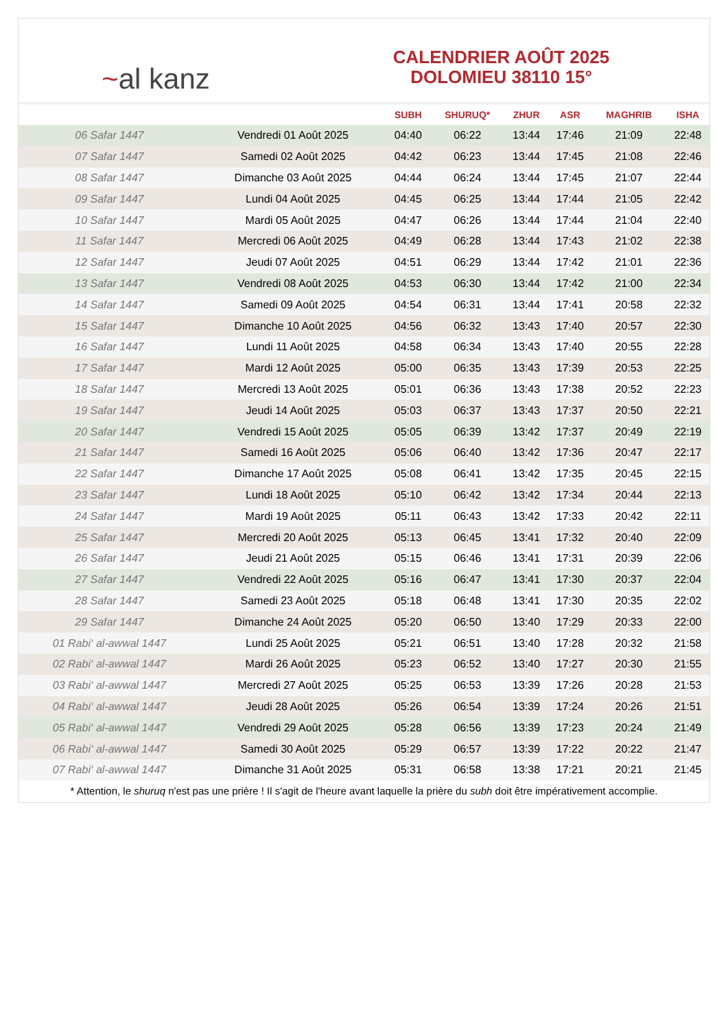~ al kanz
CALENDRIER AOÛT 2025
DOLOMIEU 38110 15°
| | | SUBH | SHURUQ* | ZHUR | ASR | MAGHRIB | ISHA |
| --- | --- | --- | --- | --- | --- | --- | --- |
| 06 Safar 1447 | Vendredi 01 Août 2025 | 04:40 | 06:22 | 13:44 | 17:46 | 21:09 | 22:48 |
| 07 Safar 1447 | Samedi 02 Août 2025 | 04:42 | 06:23 | 13:44 | 17:45 | 21:08 | 22:46 |
| 08 Safar 1447 | Dimanche 03 Août 2025 | 04:44 | 06:24 | 13:44 | 17:45 | 21:07 | 22:44 |
| 09 Safar 1447 | Lundi 04 Août 2025 | 04:45 | 06:25 | 13:44 | 17:44 | 21:05 | 22:42 |
| 10 Safar 1447 | Mardi 05 Août 2025 | 04:47 | 06:26 | 13:44 | 17:44 | 21:04 | 22:40 |
| 11 Safar 1447 | Mercredi 06 Août 2025 | 04:49 | 06:28 | 13:44 | 17:43 | 21:02 | 22:38 |
| 12 Safar 1447 | Jeudi 07 Août 2025 | 04:51 | 06:29 | 13:44 | 17:42 | 21:01 | 22:36 |
| 13 Safar 1447 | Vendredi 08 Août 2025 | 04:53 | 06:30 | 13:44 | 17:42 | 21:00 | 22:34 |
| 14 Safar 1447 | Samedi 09 Août 2025 | 04:54 | 06:31 | 13:44 | 17:41 | 20:58 | 22:32 |
| 15 Safar 1447 | Dimanche 10 Août 2025 | 04:56 | 06:32 | 13:43 | 17:40 | 20:57 | 22:30 |
| 16 Safar 1447 | Lundi 11 Août 2025 | 04:58 | 06:34 | 13:43 | 17:40 | 20:55 | 22:28 |
| 17 Safar 1447 | Mardi 12 Août 2025 | 05:00 | 06:35 | 13:43 | 17:39 | 20:53 | 22:25 |
| 18 Safar 1447 | Mercredi 13 Août 2025 | 05:01 | 06:36 | 13:43 | 17:38 | 20:52 | 22:23 |
| 19 Safar 1447 | Jeudi 14 Août 2025 | 05:03 | 06:37 | 13:43 | 17:37 | 20:50 | 22:21 |
| 20 Safar 1447 | Vendredi 15 Août 2025 | 05:05 | 06:39 | 13:42 | 17:37 | 20:49 | 22:19 |
| 21 Safar 1447 | Samedi 16 Août 2025 | 05:06 | 06:40 | 13:42 | 17:36 | 20:47 | 22:17 |
| 22 Safar 1447 | Dimanche 17 Août 2025 | 05:08 | 06:41 | 13:42 | 17:35 | 20:45 | 22:15 |
| 23 Safar 1447 | Lundi 18 Août 2025 | 05:10 | 06:42 | 13:42 | 17:34 | 20:44 | 22:13 |
| 24 Safar 1447 | Mardi 19 Août 2025 | 05:11 | 06:43 | 13:42 | 17:33 | 20:42 | 22:11 |
| 25 Safar 1447 | Mercredi 20 Août 2025 | 05:13 | 06:45 | 13:41 | 17:32 | 20:40 | 22:09 |
| 26 Safar 1447 | Jeudi 21 Août 2025 | 05:15 | 06:46 | 13:41 | 17:31 | 20:39 | 22:06 |
| 27 Safar 1447 | Vendredi 22 Août 2025 | 05:16 | 06:47 | 13:41 | 17:30 | 20:37 | 22:04 |
| 28 Safar 1447 | Samedi 23 Août 2025 | 05:18 | 06:48 | 13:41 | 17:30 | 20:35 | 22:02 |
| 29 Safar 1447 | Dimanche 24 Août 2025 | 05:20 | 06:50 | 13:40 | 17:29 | 20:33 | 22:00 |
| 01 Rabi‘ al-awwal 1447 | Lundi 25 Août 2025 | 05:21 | 06:51 | 13:40 | 17:28 | 20:32 | 21:58 |
| 02 Rabi‘ al-awwal 1447 | Mardi 26 Août 2025 | 05:23 | 06:52 | 13:40 | 17:27 | 20:30 | 21:55 |
| 03 Rabi‘ al-awwal 1447 | Mercredi 27 Août 2025 | 05:25 | 06:53 | 13:39 | 17:26 | 20:28 | 21:53 |
| 04 Rabi‘ al-awwal 1447 | Jeudi 28 Août 2025 | 05:26 | 06:54 | 13:39 | 17:24 | 20:26 | 21:51 |
| 05 Rabi‘ al-awwal 1447 | Vendredi 29 Août 2025 | 05:28 | 06:56 | 13:39 | 17:23 | 20:24 | 21:49 |
| 06 Rabi‘ al-awwal 1447 | Samedi 30 Août 2025 | 05:29 | 06:57 | 13:39 | 17:22 | 20:22 | 21:47 |
| 07 Rabi‘ al-awwal 1447 | Dimanche 31 Août 2025 | 05:31 | 06:58 | 13:38 | 17:21 | 20:21 | 21:45 |
* Attention, le shuruq n'est pas une prière ! Il s'agit de l'heure avant laquelle la prière du subh doit être impérativement accomplie.